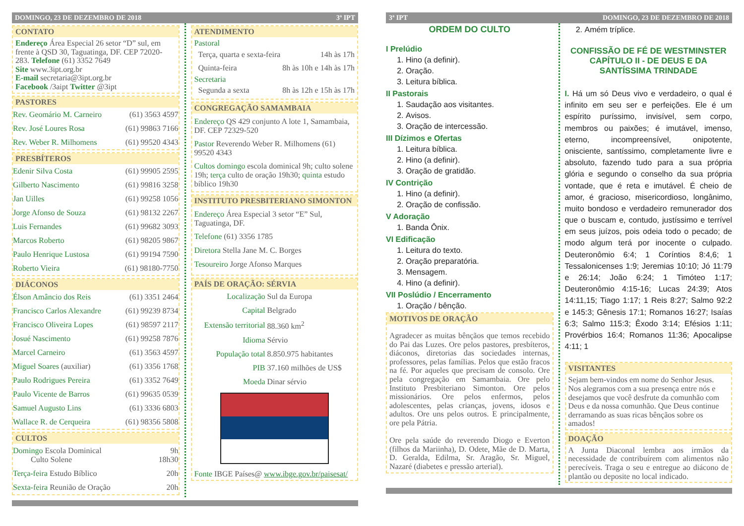DOMINGO, 23 DE DEZEMBRO DE 2018 3ª IPT
CONTATO
Endereço Área Especial 26 setor “D” sul, em frente à QSD 30, Taguatinga, DF. CEP 72020-283. Telefone (61) 3352 7649
Site www.3ipt.org.br
E-mail secretaria@3ipt.org.br
Facebook /3aipt Twitter @3ipt
PASTORES
| Rev. Geomário M. Carneiro | (61) 3563 4597 |
| Rev. José Loures Rosa | (61) 99863 7166 |
| Rev. Weber R. Milhomens | (61) 99520 4343 |
PRESBÍTEROS
| Edenir Silva Costa | (61) 99905 2595 |
| Gilberto Nascimento | (61) 99816 3258 |
| Jan Uilles | (61) 99258 1056 |
| Jorge Afonso de Souza | (61) 98132 2267 |
| Luis Fernandes | (61) 99682 3093 |
| Marcos Roberto | (61) 98205 9867 |
| Paulo Henrique Lustosa | (61) 99194 7590 |
| Roberto Vieira | (61) 98180-7750 |
DIÁCONOS
| Élson Amâncio dos Reis | (61) 3351 2464 |
| Francisco Carlos Alexandre | (61) 99239 8734 |
| Francisco Oliveira Lopes | (61) 98597 2117 |
| Josué Nascimento | (61) 99258 7876 |
| Marcel Carneiro | (61) 3563 4597 |
| Miguel Soares (auxiliar) | (61) 3356 1768 |
| Paulo Rodrigues Pereira | (61) 3352 7649 |
| Paulo Vicente de Barros | (61) 99635 0539 |
| Samuel Augusto Lins | (61) 3336 6803 |
| Wallace R. de Cerqueira | (61) 98356 5808 |
CULTOS
| Domingo Escola Dominical Culto Solene | 9h 18h30 |
| Terça-feira Estudo Bíblico | 20h |
| Sexta-feira Reunião de Oração | 20h |
ATENDIMENTO
Pastoral
| Terça, quarta e sexta-feira | 14h às 17h |
| Quinta-feira | 8h às 10h e 14h às 17h |
Secretaria
| Segunda a sexta | 8h às 12h e 15h às 17h |
CONGREGAÇÃO SAMAMBAIA
Endereço QS 429 conjunto A lote 1, Samambaia, DF. CEP 72329-520
Pastor Reverendo Weber R. Milhomens (61) 99520 4343
Cultos domingo escola dominical 9h; culto solene 19h; terça culto de oração 19h30; quinta estudo bíblico 19h30
INSTITUTO PRESBITERIANO SIMONTON
Endereço Área Especial 3 setor “E” Sul, Taguatinga, DF.
Telefone (61) 3356 1785
Diretora Stella Jane M. C. Borges
Tesoureiro Jorge Afonso Marques
PAÍS DE ORAÇÃO: SÉRVIA
| Localização | Sul da Europa |
| Capital | Belgrado |
| Extensão territorial | 88.360 km<sup>2</sup> |
| Idioma | Sérvio |
| População total | 8.850.975 habitantes |
| PIB | 37.160 milhões de US$ |
| Moeda | Dinar sérvio |
Fonte IBGE Países@ www.ibge.gov.br/paisesat/
3ª IPT DOMINGO, 23 DE DEZEMBRO DE 2018
ORDEM DO CULTO
I Prelúdio
1. Hino (a definir).
2. Oração.
3. Leitura bíblica.
II Pastorais
1. Saudação aos visitantes.
2. Avisos.
3. Oração de intercessão.
III Dízimos e Ofertas
1. Leitura bíblica.
2. Hino (a definir).
3. Oração de gratidão.
IV Contrição
1. Hino (a definir).
2. Oração de confissão.
V Adoração
1. Banda Ônix.
VI Edificação
1. Leitura do texto.
2. Oração preparatória.
3. Mensagem.
4. Hino (a definir).
VII Poslúdio / Encerramento
1. Oração / bênção.
MOTIVOS DE ORAÇÃO
Agradecer as muitas bênçãos que temos recebido do Pai das Luzes. Ore pelos pastores, presbíteros, diáconos, diretorias das sociedades internas, professores, pelas famílias. Pelos que estão fracos na fé. Por aqueles que precisam de consolo. Ore pela congregação em Samambaia. Ore pelo Instituto Presbiteriano Simonton. Ore pelos missionários. Ore pelos enfermos, pelos adolescentes, pelas crianças, jovens, idosos e adultos. Ore uns pelos outros. E principalmente, ore pela Pátria.
Ore pela saúde do reverendo Diogo e Everton (filhos da Mariinha), D. Odete, Mãe de D. Marta, D. Geralda, Edilma, Sr. Aragão, Sr. Miguel, Nazaré (diabetes e pressão arterial).
2. Amém tríplice.
CONFISSÃO DE FÉ DE WESTMINSTER
CAPÍTULO II - DE DEUS E DA SANTÍSSIMA TRINDADE
I. Há um só Deus vivo e verdadeiro, o qual é infinito em seu ser e perfeições. Ele é um espírito puríssimo, invisível, sem corpo, membros ou paixões; é imutável, imenso, eterno, incompreensível, onipotente, onisciente, santíssimo, completamente livre e absoluto, fazendo tudo para a sua própria glória e segundo o conselho da sua própria vontade, que é reta e imutável. É cheio de amor, é gracioso, misericordioso, longânimo, muito bondoso e verdadeiro remunerador dos que o buscam e, contudo, justíssimo e terrível em seus juízos, pois odeia todo o pecado; de modo algum terá por inocente o culpado. Deuteronômio 6:4; 1 Coríntios 8:4,6; 1 Tessalonicenses 1:9; Jeremias 10:10; Jó 11:79 e 26:14; João 6:24; 1 Timóteo 1:17; Deuteronômio 4:15-16; Lucas 24:39; Atos 14:11,15; Tiago 1:17; 1 Reis 8:27; Salmo 92:2 e 145:3; Gênesis 17:1; Romanos 16:27; Isaías 6:3; Salmo 115:3; Êxodo 3:14; Efésios 1:11; Provérbios 16:4; Romanos 11:36; Apocalipse 4:11; 1
VISITANTES
Sejam bem-vindos em nome do Senhor Jesus. Nos alegramos com a sua presença entre nós e desejamos que você desfrute da comunhão com Deus e da nossa comunhão. Que Deus continue derramando as suas ricas bênçãos sobre os amados!
DOAÇÃO
A Junta Diaconal lembra aos irmãos da necessidade de contribuírem com alimentos não perecíveis. Traga o seu e entregue ao diácono de plantão ou deposite no local indicado.